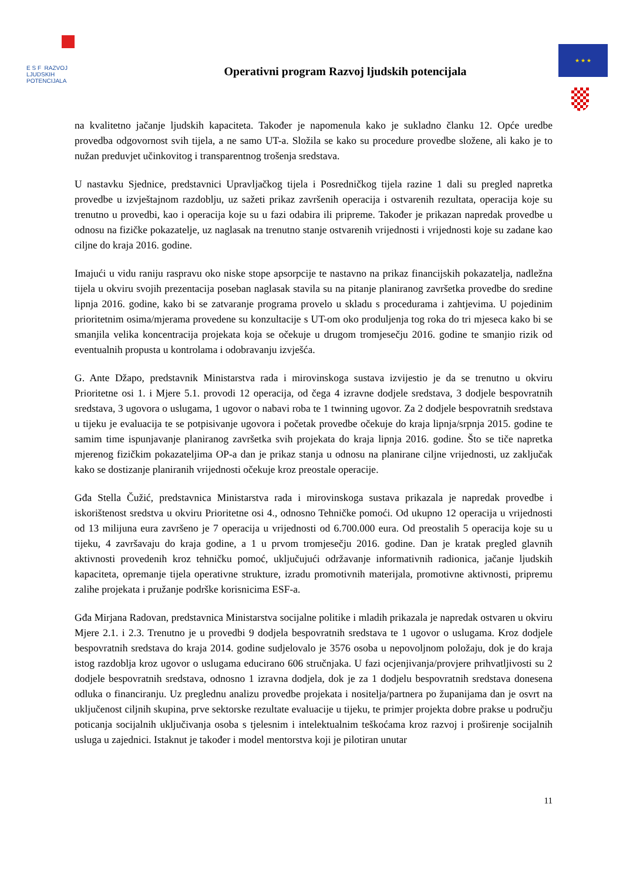E S F RAZVOJ
LJUDSKIH
POTENCIJALA
Operativni program Razvoj ljudskih potencijala
★ ★ ★
na kvalitetno jačanje ljudskih kapaciteta. Također je napomenula kako je sukladno članku 12. Opće uredbe provedba odgovornost svih tijela, a ne samo UT-a. Složila se kako su procedure provedbe složene, ali kako je to nužan preduvjet učinkovitog i transparentnog trošenja sredstava.
U nastavku Sjednice, predstavnici Upravljačkog tijela i Posredničkog tijela razine 1 dali su pregled napretka provedbe u izvještajnom razdoblju, uz sažeti prikaz završenih operacija i ostvarenih rezultata, operacija koje su trenutno u provedbi, kao i operacija koje su u fazi odabira ili pripreme. Također je prikazan napredak provedbe u odnosu na fizičke pokazatelje, uz naglasak na trenutno stanje ostvarenih vrijednosti i vrijednosti koje su zadane kao ciljne do kraja 2016. godine.
Imajući u vidu raniju raspravu oko niske stope apsorpcije te nastavno na prikaz financijskih pokazatelja, nadležna tijela u okviru svojih prezentacija poseban naglasak stavila su na pitanje planiranog završetka provedbe do sredine lipnja 2016. godine, kako bi se zatvaranje programa provelo u skladu s procedurama i zahtjevima. U pojedinim prioritetnim osima/mjerama provedene su konzultacije s UT-om oko produljenja tog roka do tri mjeseca kako bi se smanjila velika koncentracija projekata koja se očekuje u drugom tromjesečju 2016. godine te smanjio rizik od eventualnih propusta u kontrolama i odobravanju izvješća.
G. Ante Džapo, predstavnik Ministarstva rada i mirovinskoga sustava izvijestio je da se trenutno u okviru Prioritetne osi 1. i Mjere 5.1. provodi 12 operacija, od čega 4 izravne dodjele sredstava, 3 dodjele bespovratnih sredstava, 3 ugovora o uslugama, 1 ugovor o nabavi roba te 1 twinning ugovor. Za 2 dodjele bespovratnih sredstava u tijeku je evaluacija te se potpisivanje ugovora i početak provedbe očekuje do kraja lipnja/srpnja 2015. godine te samim time ispunjavanje planiranog završetka svih projekata do kraja lipnja 2016. godine. Što se tiče napretka mjerenog fizičkim pokazateljima OP-a dan je prikaz stanja u odnosu na planirane ciljne vrijednosti, uz zaključak kako se dostizanje planiranih vrijednosti očekuje kroz preostale operacije.
Gđa Stella Čužić, predstavnica Ministarstva rada i mirovinskoga sustava prikazala je napredak provedbe i iskorištenost sredstva u okviru Prioritetne osi 4., odnosno Tehničke pomoći. Od ukupno 12 operacija u vrijednosti od 13 milijuna eura završeno je 7 operacija u vrijednosti od 6.700.000 eura. Od preostalih 5 operacija koje su u tijeku, 4 završavaju do kraja godine, a 1 u prvom tromjesečju 2016. godine. Dan je kratak pregled glavnih aktivnosti provedenih kroz tehničku pomoć, uključujući održavanje informativnih radionica, jačanje ljudskih kapaciteta, opremanje tijela operativne strukture, izradu promotivnih materijala, promotivne aktivnosti, pripremu zalihe projekata i pružanje podrške korisnicima ESF-a.
Gđa Mirjana Radovan, predstavnica Ministarstva socijalne politike i mladih prikazala je napredak ostvaren u okviru Mjere 2.1. i 2.3. Trenutno je u provedbi 9 dodjela bespovratnih sredstava te 1 ugovor o uslugama. Kroz dodjele bespovratnih sredstava do kraja 2014. godine sudjelovalo je 3576 osoba u nepovoljnom položaju, dok je do kraja istog razdoblja kroz ugovor o uslugama educirano 606 stručnjaka. U fazi ocjenjivanja/provjere prihvatljivosti su 2 dodjele bespovratnih sredstava, odnosno 1 izravna dodjela, dok je za 1 dodjelu bespovratnih sredstava donesena odluka o financiranju. Uz preglednu analizu provedbe projekata i nositelja/partnera po županijama dan je osvrt na uključenost ciljnih skupina, prve sektorske rezultate evaluacije u tijeku, te primjer projekta dobre prakse u području poticanja socijalnih uključivanja osoba s tjelesnim i intelektualnim teškoćama kroz razvoj i proširenje socijalnih usluga u zajednici. Istaknut je također i model mentorstva koji je pilotiran unutar
11